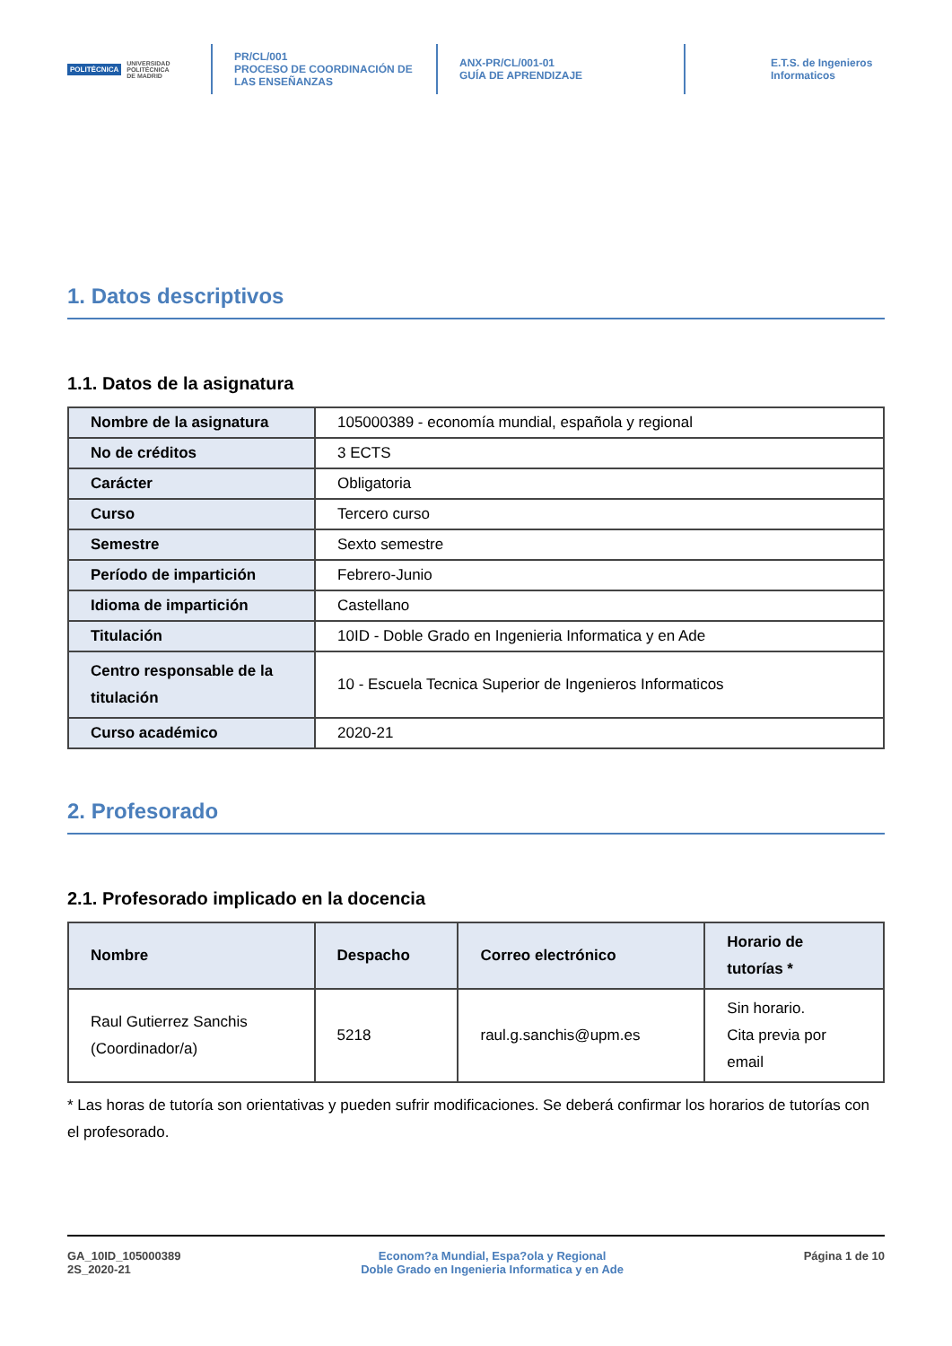POLITÉCNICA UNIVERSIDAD
POLITÉCNICA
DE MADRID
PR/CL/001
PROCESO DE COORDINACIÓN DE
LAS ENSEÑANZAS
ANX-PR/CL/001-01
GUÍA DE APRENDIZAJE
E.T.S. de Ingenieros
Informaticos
1. Datos descriptivos
1.1. Datos de la asignatura
| Nombre de la asignatura | 105000389 - economía mundial, española y regional |
| No de créditos | 3 ECTS |
| Carácter | Obligatoria |
| Curso | Tercero curso |
| Semestre | Sexto semestre |
| Período de impartición | Febrero-Junio |
| Idioma de impartición | Castellano |
| Titulación | 10ID - Doble Grado en Ingenieria Informatica y en Ade |
| Centro responsable de la titulación | 10 - Escuela Tecnica Superior de Ingenieros Informaticos |
| Curso académico | 2020-21 |
2. Profesorado
2.1. Profesorado implicado en la docencia
| Nombre | Despacho | Correo electrónico | Horario de tutorías * |
| --- | --- | --- | --- |
| Raul Gutierrez Sanchis (Coordinador/a) | 5218 | raul.g.sanchis@upm.es | Sin horario. Cita previa por email |
* Las horas de tutoría son orientativas y pueden sufrir modificaciones. Se deberá confirmar los horarios de tutorías con el profesorado.
GA_10ID_105000389
2S_2020-21
Econom?a Mundial, Espa?ola y Regional
Doble Grado en Ingenieria Informatica y en Ade
Página 1 de 10